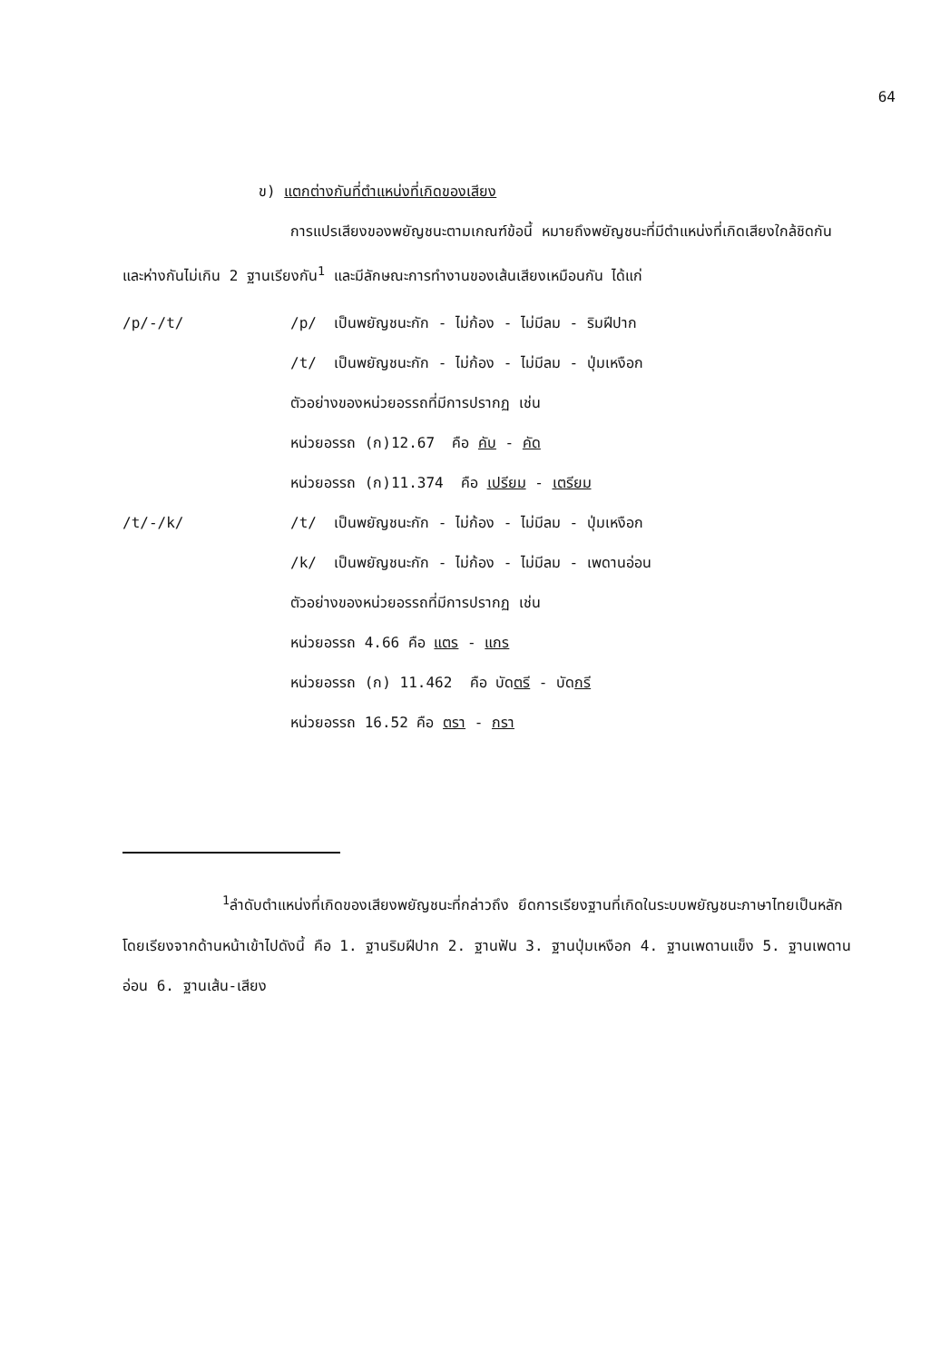64
ข) แตกต่างกันที่ตำแหน่งที่เกิดของเสียง
การแปรเสียงของพยัญชนะตามเกณฑ์ข้อนี้ หมายถึงพยัญชนะที่มีตำแหน่งที่เกิดเสียงใกล้ชิดกัน และห่างกันไม่เกิน 2 ฐานเรียงกัน<sup>1</sup> และมีลักษณะการทำงานของเส้นเสียงเหมือนกัน ได้แก่
/p/-/t/ /p/ เป็นพยัญชนะกัก - ไม่ก้อง - ไม่มีลม - ริมฝีปาก
/t/ เป็นพยัญชนะกัก - ไม่ก้อง - ไม่มีลม - ปุ่มเหงือก
ตัวอย่างของหน่วยอรรถที่มีการปรากฏ เช่น
หน่วยอรรถ (ก)12.67 คือ คับ - คัด
หน่วยอรรถ (ก)11.374 คือ เปรียม - เตรียม
/t/-/k/ /t/ เป็นพยัญชนะกัก - ไม่ก้อง - ไม่มีลม - ปุ่มเหงือก
/k/ เป็นพยัญชนะกัก - ไม่ก้อง - ไม่มีลม - เพดานอ่อน
ตัวอย่างของหน่วยอรรถที่มีการปรากฏ เช่น
หน่วยอรรถ 4.66 คือ แตร - แกร
หน่วยอรรถ (ก) 11.462 คือ บัดตรี - บัดกรี
หน่วยอรรถ 16.52 คือ ตรา - กรา
<sup>1</sup> ลำดับตำแหน่งที่เกิดของเสียงพยัญชนะที่กล่าวถึง ยึดการเรียงฐานที่เกิดในระบบพยัญชนะภาษาไทยเป็นหลัก โดยเรียงจากด้านหน้าเข้าไปดังนี้ คือ 1. ฐานริมฝีปาก 2. ฐานฟัน 3. ฐานปุ่มเหงือก 4. ฐานเพดานแข็ง 5. ฐานเพดานอ่อน 6. ฐานเส้น-เสียง